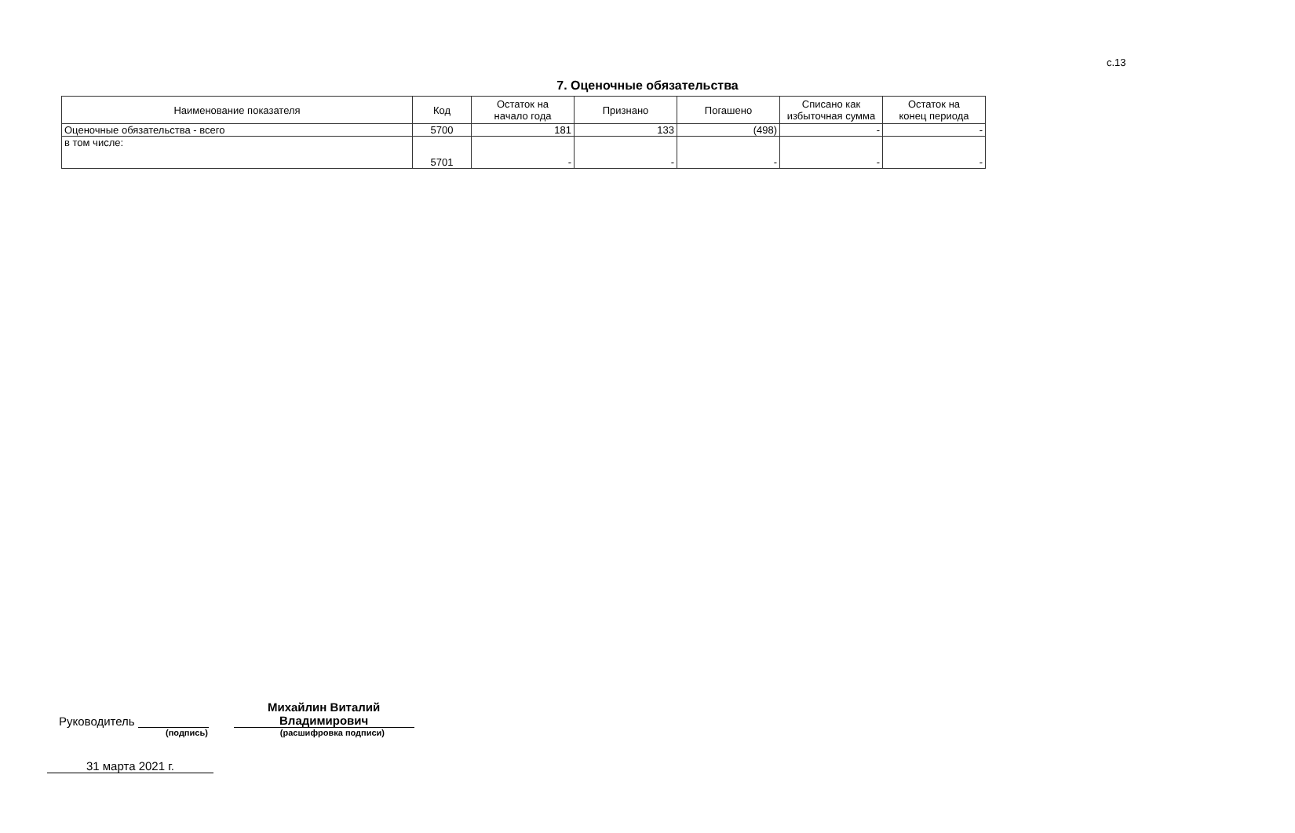с.13
7. Оценочные обязательства
| Наименование показателя | Код | Остаток на начало года | Признано | Погашено | Списано как избыточная сумма | Остаток на конец периода |
| --- | --- | --- | --- | --- | --- | --- |
| Оценочные обязательства - всего | 5700 | 181 | 133 | (498) | - | - |
| в том числе: | 5701 | - | - | - | - | - |
Руководитель Михайлин Виталий
Владимирович
(подпись) (расшифровка подписи)
31 марта 2021 г.